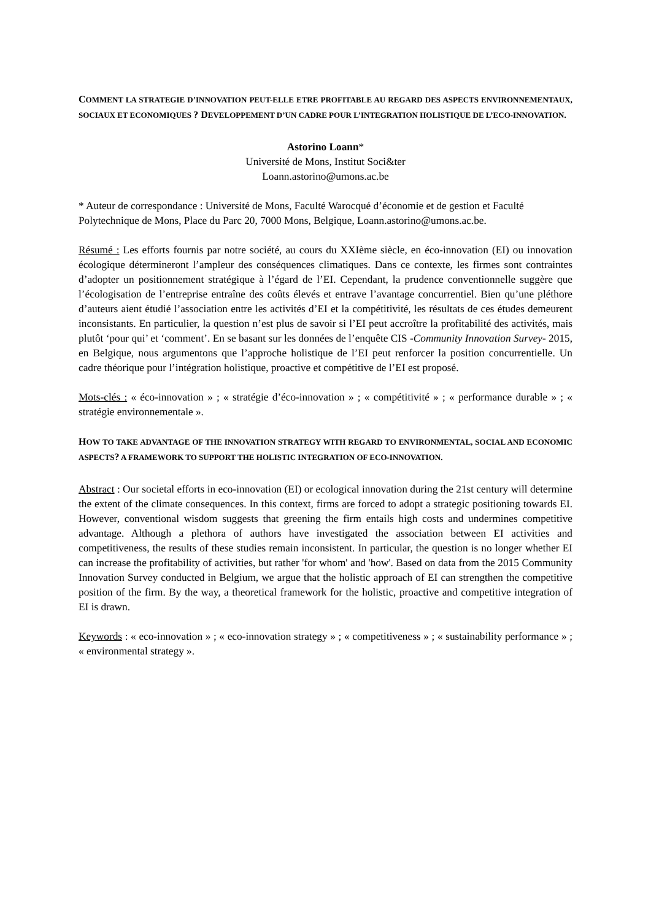COMMENT LA STRATEGIE D’INNOVATION PEUT-ELLE ETRE PROFITABLE AU REGARD DES ASPECTS ENVIRONNEMENTAUX, SOCIAUX ET ECONOMIQUES ? DEVELOPPEMENT D’UN CADRE POUR L’INTEGRATION HOLISTIQUE DE L’ECO-INNOVATION.
Astorino Loann*
Université de Mons, Institut Soci&ter
Loann.astorino@umons.ac.be
* Auteur de correspondance : Université de Mons, Faculté Warocqué d’économie et de gestion et Faculté Polytechnique de Mons, Place du Parc 20, 7000 Mons, Belgique, Loann.astorino@umons.ac.be.
Résumé : Les efforts fournis par notre société, au cours du XXIème siècle, en éco-innovation (EI) ou innovation écologique détermineront l’ampleur des conséquences climatiques. Dans ce contexte, les firmes sont contraintes d’adopter un positionnement stratégique à l’égard de l’EI. Cependant, la prudence conventionnelle suggère que l’écologisation de l’entreprise entraîne des coûts élevés et entrave l’avantage concurrentiel. Bien qu’une pléthore d’auteurs aient étudié l’association entre les activités d’EI et la compétitivité, les résultats de ces études demeurent inconsistants. En particulier, la question n’est plus de savoir si l’EI peut accroître la profitabilité des activités, mais plutôt ‘pour qui’ et ‘comment’. En se basant sur les données de l’enquête CIS -Community Innovation Survey- 2015, en Belgique, nous argumentons que l’approche holistique de l’EI peut renforcer la position concurrentielle. Un cadre théorique pour l’intégration holistique, proactive et compétitive de l’EI est proposé.
Mots-clés : « éco-innovation » ; « stratégie d’éco-innovation » ; « compétitivité » ; « performance durable » ; « stratégie environnementale ».
HOW TO TAKE ADVANTAGE OF THE INNOVATION STRATEGY WITH REGARD TO ENVIRONMENTAL, SOCIAL AND ECONOMIC ASPECTS? A FRAMEWORK TO SUPPORT THE HOLISTIC INTEGRATION OF ECO-INNOVATION.
Abstract : Our societal efforts in eco-innovation (EI) or ecological innovation during the 21st century will determine the extent of the climate consequences. In this context, firms are forced to adopt a strategic positioning towards EI. However, conventional wisdom suggests that greening the firm entails high costs and undermines competitive advantage. Although a plethora of authors have investigated the association between EI activities and competitiveness, the results of these studies remain inconsistent. In particular, the question is no longer whether EI can increase the profitability of activities, but rather 'for whom' and 'how'. Based on data from the 2015 Community Innovation Survey conducted in Belgium, we argue that the holistic approach of EI can strengthen the competitive position of the firm. By the way, a theoretical framework for the holistic, proactive and competitive integration of EI is drawn.
Keywords : « eco-innovation » ; « eco-innovation strategy » ; « competitiveness » ; « sustainability performance » ; « environmental strategy ».